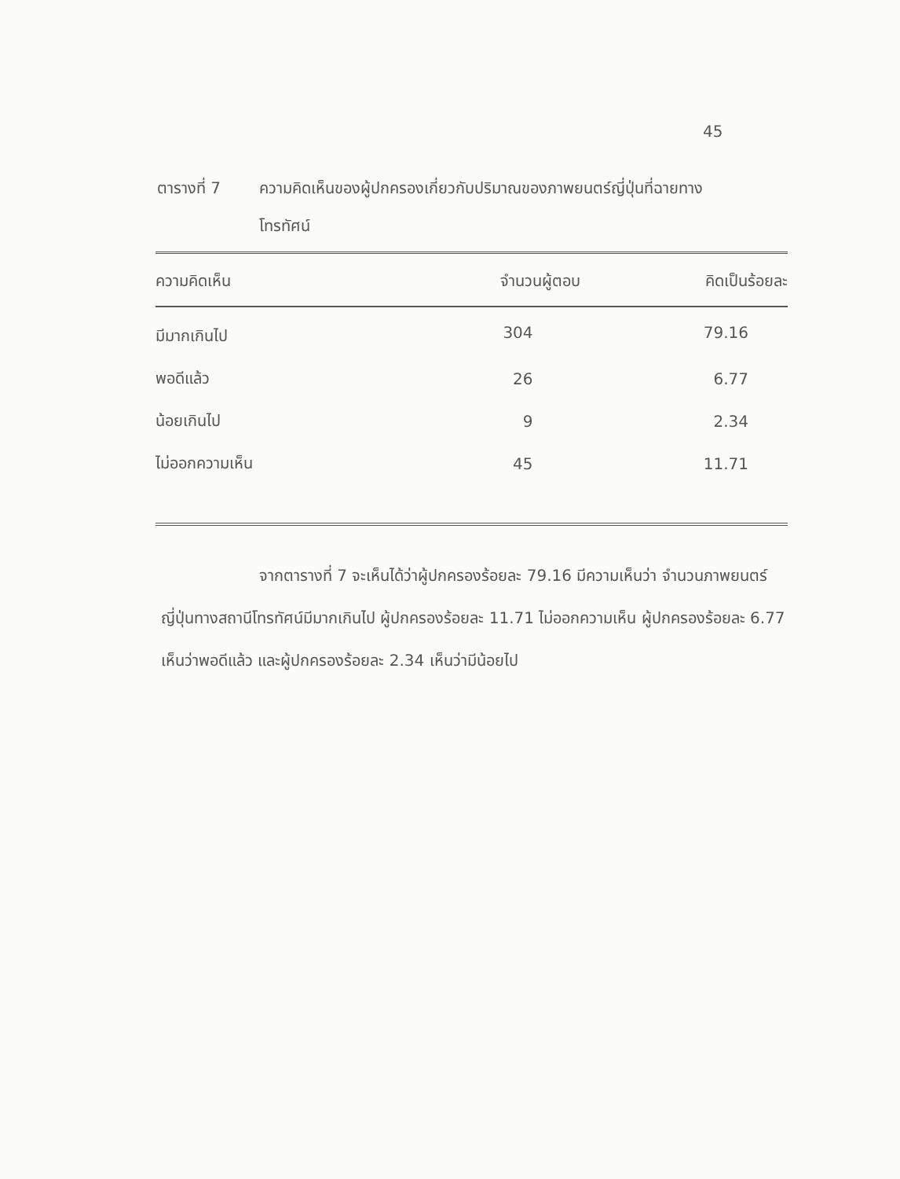45
ตารางที่ 7 ความคิดเห็นของผู้ปกครองเกี่ยวกับปริมาณของภาพยนตร์ญี่ปุ่นที่ฉายทาง
โทรทัศน์
| ความคิดเห็น | จำนวนผู้ตอบ | คิดเป็นร้อยละ |
| --- | --- | --- |
| มีมากเกินไป | 304 | 79.16 |
| พอดีแล้ว | 26 | 6.77 |
| น้อยเกินไป | 9 | 2.34 |
| ไม่ออกความเห็น | 45 | 11.71 |
จากตารางที่ 7 จะเห็นได้ว่าผู้ปกครองร้อยละ 79.16 มีความเห็นว่า จำนวนภาพยนตร์ญี่ปุ่นทางสถานีโทรทัศน์มีมากเกินไป ผู้ปกครองร้อยละ 11.71 ไม่ออกความเห็น ผู้ปกครองร้อยละ 6.77 เห็นว่าพอดีแล้ว และผู้ปกครองร้อยละ 2.34 เห็นว่ามีน้อยไป